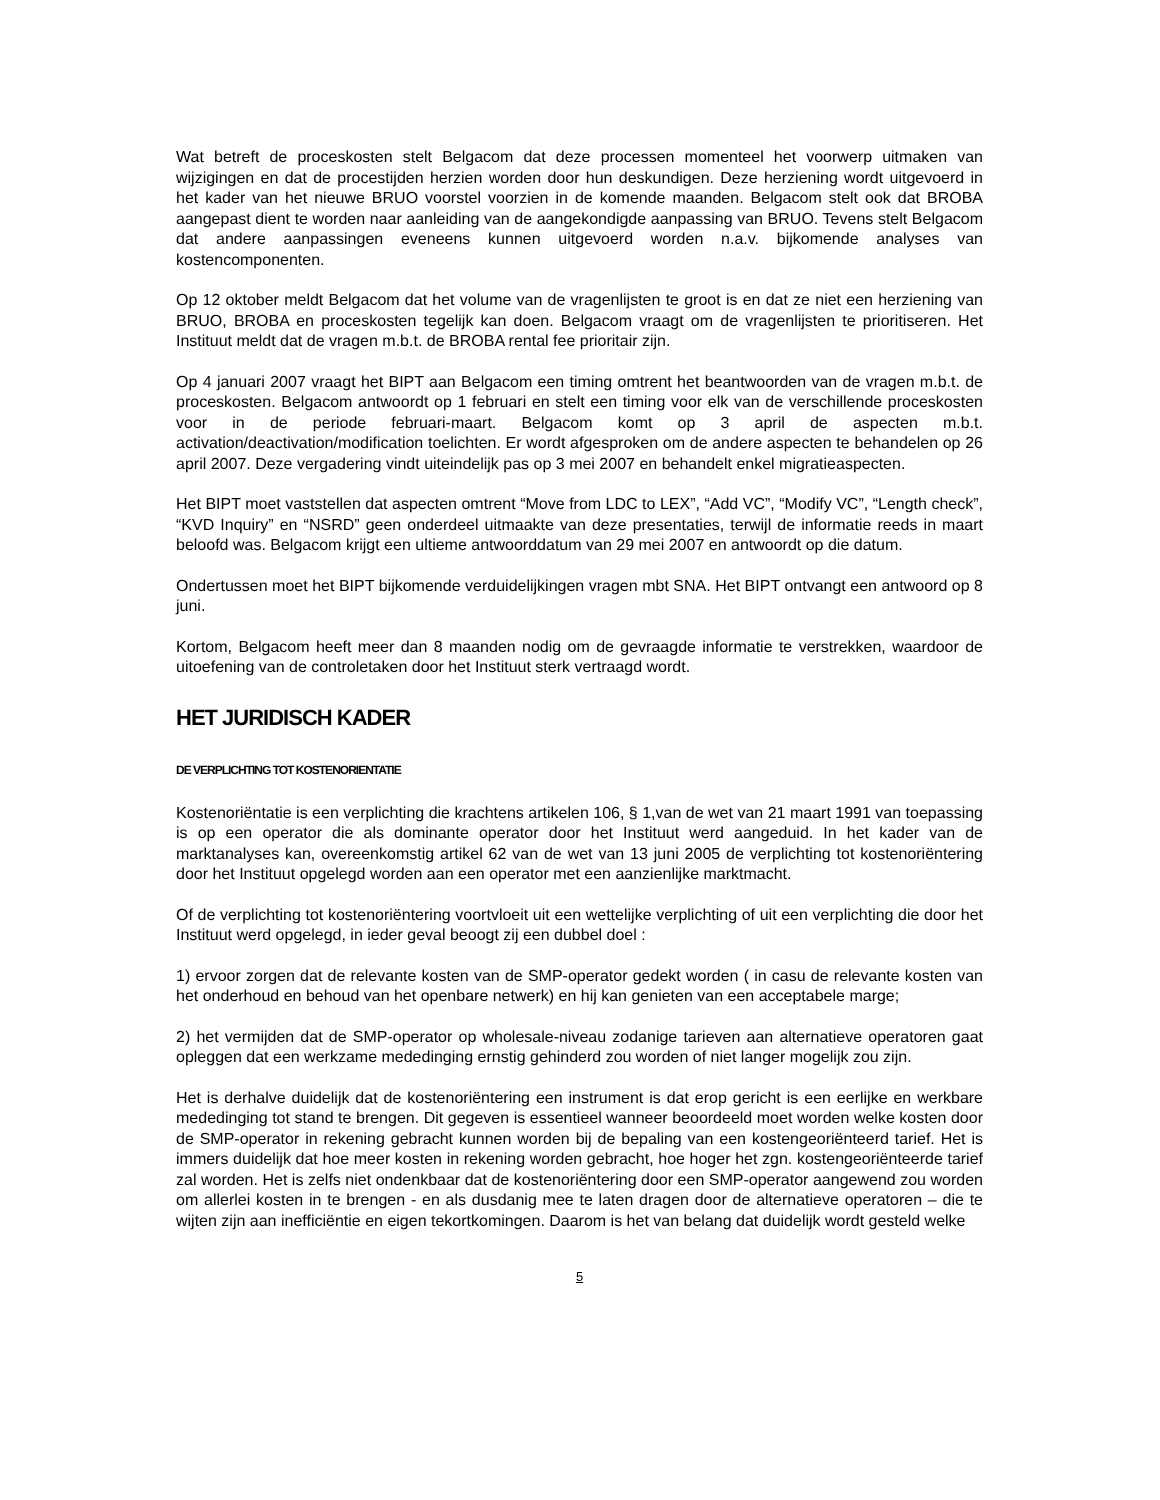Wat betreft de proceskosten stelt Belgacom dat deze processen momenteel het voorwerp uitmaken van wijzigingen en dat de procestijden herzien worden door hun deskundigen. Deze herziening wordt uitgevoerd in het kader van het nieuwe BRUO voorstel voorzien in de komende maanden. Belgacom stelt ook dat BROBA aangepast dient te worden naar aanleiding van de aangekondigde aanpassing van BRUO. Tevens stelt Belgacom dat andere aanpassingen eveneens kunnen uitgevoerd worden n.a.v. bijkomende analyses van kostencomponenten.
Op 12 oktober meldt Belgacom dat het volume van de vragenlijsten te groot is en dat ze niet een herziening van BRUO, BROBA en proceskosten tegelijk kan doen. Belgacom vraagt om de vragenlijsten te prioritiseren. Het Instituut meldt dat de vragen m.b.t. de BROBA rental fee prioritair zijn.
Op 4 januari 2007 vraagt het BIPT aan Belgacom een timing omtrent het beantwoorden van de vragen m.b.t. de proceskosten. Belgacom antwoordt op 1 februari en stelt een timing voor elk van de verschillende proceskosten voor in de periode februari-maart. Belgacom komt op 3 april de aspecten m.b.t. activation/deactivation/modification toelichten. Er wordt afgesproken om de andere aspecten te behandelen op 26 april 2007. Deze vergadering vindt uiteindelijk pas op 3 mei 2007 en behandelt enkel migratieaspecten.
Het BIPT moet vaststellen dat aspecten omtrent “Move from LDC to LEX”, “Add VC”, “Modify VC”, “Length check”, “KVD Inquiry” en “NSRD” geen onderdeel uitmaakte van deze presentaties, terwijl de informatie reeds in maart beloofd was. Belgacom krijgt een ultieme antwoorddatum van 29 mei 2007 en antwoordt op die datum.
Ondertussen moet het BIPT bijkomende verduidelijkingen vragen mbt SNA. Het BIPT ontvangt een antwoord op 8 juni.
Kortom, Belgacom heeft meer dan 8 maanden nodig om de gevraagde informatie te verstrekken, waardoor de uitoefening van de controletaken door het Instituut sterk vertraagd wordt.
HET JURIDISCH KADER
DE VERPLICHTING TOT KOSTENORIENTATIE
Kostenoriëntatie is een verplichting die krachtens artikelen 106, § 1,van de wet van 21 maart 1991 van toepassing is op een operator die als dominante operator door het Instituut werd aangeduid. In het kader van de marktanalyses kan, overeenkomstig artikel 62 van de wet van 13 juni 2005 de verplichting tot kostenoriëntering door het Instituut opgelegd worden aan een operator met een aanzienlijke marktmacht.
Of de verplichting tot kostenoriëntering voortvloeit uit een wettelijke verplichting of uit een verplichting die door het Instituut werd opgelegd, in ieder geval beoogt zij een dubbel doel :
1) ervoor zorgen dat de relevante kosten van de SMP-operator gedekt worden ( in casu de relevante kosten van het onderhoud en behoud van het openbare netwerk) en hij kan genieten van een acceptabele marge;
2) het vermijden dat de SMP-operator op wholesale-niveau zodanige tarieven aan alternatieve operatoren gaat opleggen dat een werkzame mededinging ernstig gehinderd zou worden of niet langer mogelijk zou zijn.
Het is derhalve duidelijk dat de kostenoriëntering een instrument is dat erop gericht is een eerlijke en werkbare mededinging tot stand te brengen. Dit gegeven is essentieel wanneer beoordeeld moet worden welke kosten door de SMP-operator in rekening gebracht kunnen worden bij de bepaling van een kostengeoriënteerd tarief. Het is immers duidelijk dat hoe meer kosten in rekening worden gebracht, hoe hoger het zgn. kostengeoriënteerde tarief zal worden. Het is zelfs niet ondenkbaar dat de kostenoriëntering door een SMP-operator aangewend zou worden om allerlei kosten in te brengen - en als dusdanig mee te laten dragen door de alternatieve operatoren – die te wijten zijn aan inefficiëntie en eigen tekortkomingen. Daarom is het van belang dat duidelijk wordt gesteld welke
5